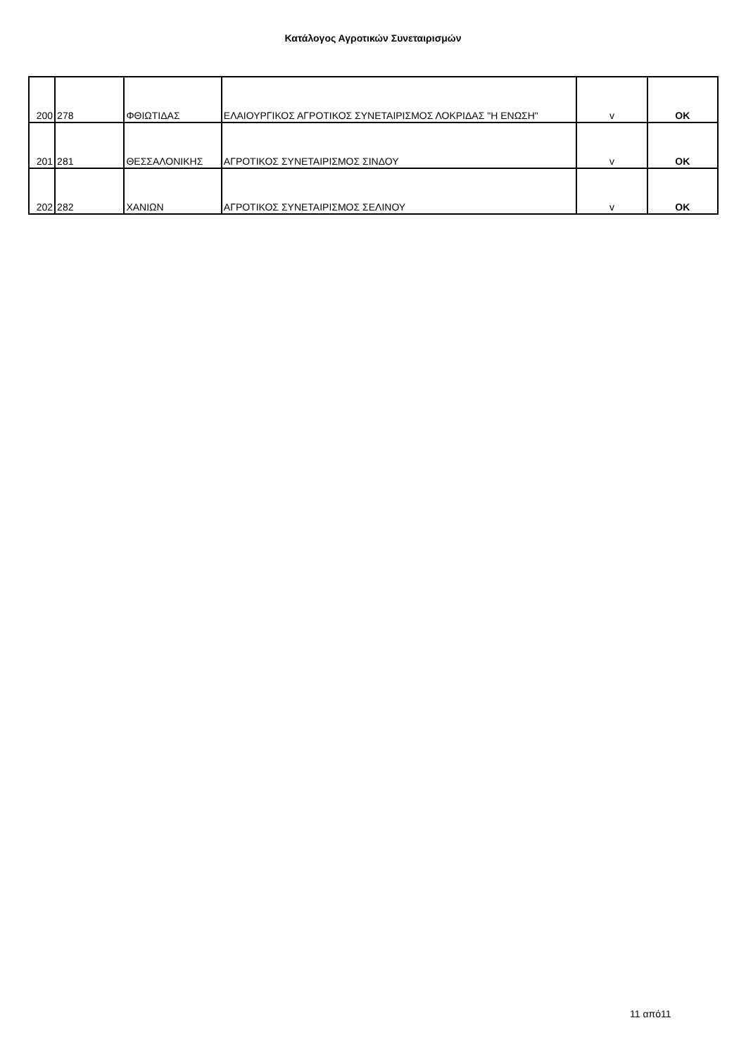Κατάλογος Αγροτικών Συνεταιρισμών
| 200 | 278 | ΦΘΙΩΤΙΔΑΣ | ΕΛΑΙΟΥΡΓΙΚΟΣ ΑΓΡΟΤΙΚΟΣ ΣΥΝΕΤΑΙΡΙΣΜΟΣ ΛΟΚΡΙΔΑΣ "Η ΕΝΩΣΗ" | v | OK |
| 201 | 281 | ΘΕΣΣΑΛΟΝΙΚΗΣ | ΑΓΡΟΤΙΚΟΣ ΣΥΝΕΤΑΙΡΙΣΜΟΣ ΣΙΝΔΟΥ | v | OK |
| 202 | 282 | ΧΑΝΙΩΝ | ΑΓΡΟΤΙΚΟΣ ΣΥΝΕΤΑΙΡΙΣΜΟΣ ΣΕΛΙΝΟΥ | v | OK |
11 από11